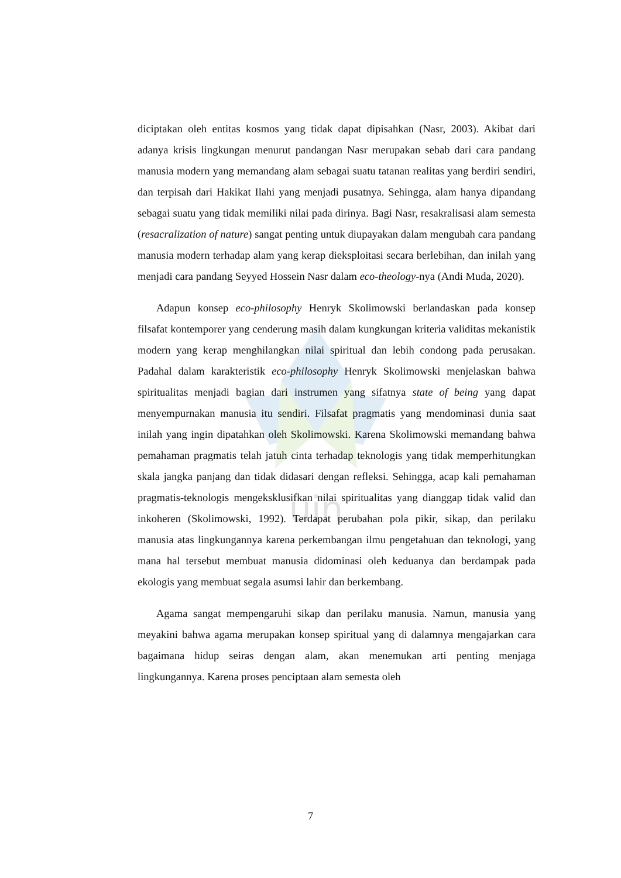uin
diciptakan oleh entitas kosmos yang tidak dapat dipisahkan (Nasr, 2003). Akibat dari adanya krisis lingkungan menurut pandangan Nasr merupakan sebab dari cara pandang manusia modern yang memandang alam sebagai suatu tatanan realitas yang berdiri sendiri, dan terpisah dari Hakikat Ilahi yang menjadi pusatnya. Sehingga, alam hanya dipandang sebagai suatu yang tidak memiliki nilai pada dirinya. Bagi Nasr, resakralisasi alam semesta (resacralization of nature) sangat penting untuk diupayakan dalam mengubah cara pandang manusia modern terhadap alam yang kerap dieksploitasi secara berlebihan, dan inilah yang menjadi cara pandang Seyyed Hossein Nasr dalam eco-theology-nya (Andi Muda, 2020).
Adapun konsep eco-philosophy Henryk Skolimowski berlandaskan pada konsep filsafat kontemporer yang cenderung masih dalam kungkungan kriteria validitas mekanistik modern yang kerap menghilangkan nilai spiritual dan lebih condong pada perusakan. Padahal dalam karakteristik eco-philosophy Henryk Skolimowski menjelaskan bahwa spiritualitas menjadi bagian dari instrumen yang sifatnya state of being yang dapat menyempurnakan manusia itu sendiri. Filsafat pragmatis yang mendominasi dunia saat inilah yang ingin dipatahkan oleh Skolimowski. Karena Skolimowski memandang bahwa pemahaman pragmatis telah jatuh cinta terhadap teknologis yang tidak memperhitungkan skala jangka panjang dan tidak didasari dengan refleksi. Sehingga, acap kali pemahaman pragmatis-teknologis mengeksklusifkan nilai spiritualitas yang dianggap tidak valid dan inkoheren (Skolimowski, 1992). Terdapat perubahan pola pikir, sikap, dan perilaku manusia atas lingkungannya karena perkembangan ilmu pengetahuan dan teknologi, yang mana hal tersebut membuat manusia didominasi oleh keduanya dan berdampak pada ekologis yang membuat segala asumsi lahir dan berkembang.
Agama sangat mempengaruhi sikap dan perilaku manusia. Namun, manusia yang meyakini bahwa agama merupakan konsep spiritual yang di dalamnya mengajarkan cara bagaimana hidup seiras dengan alam, akan menemukan arti penting menjaga lingkungannya. Karena proses penciptaan alam semesta oleh
7